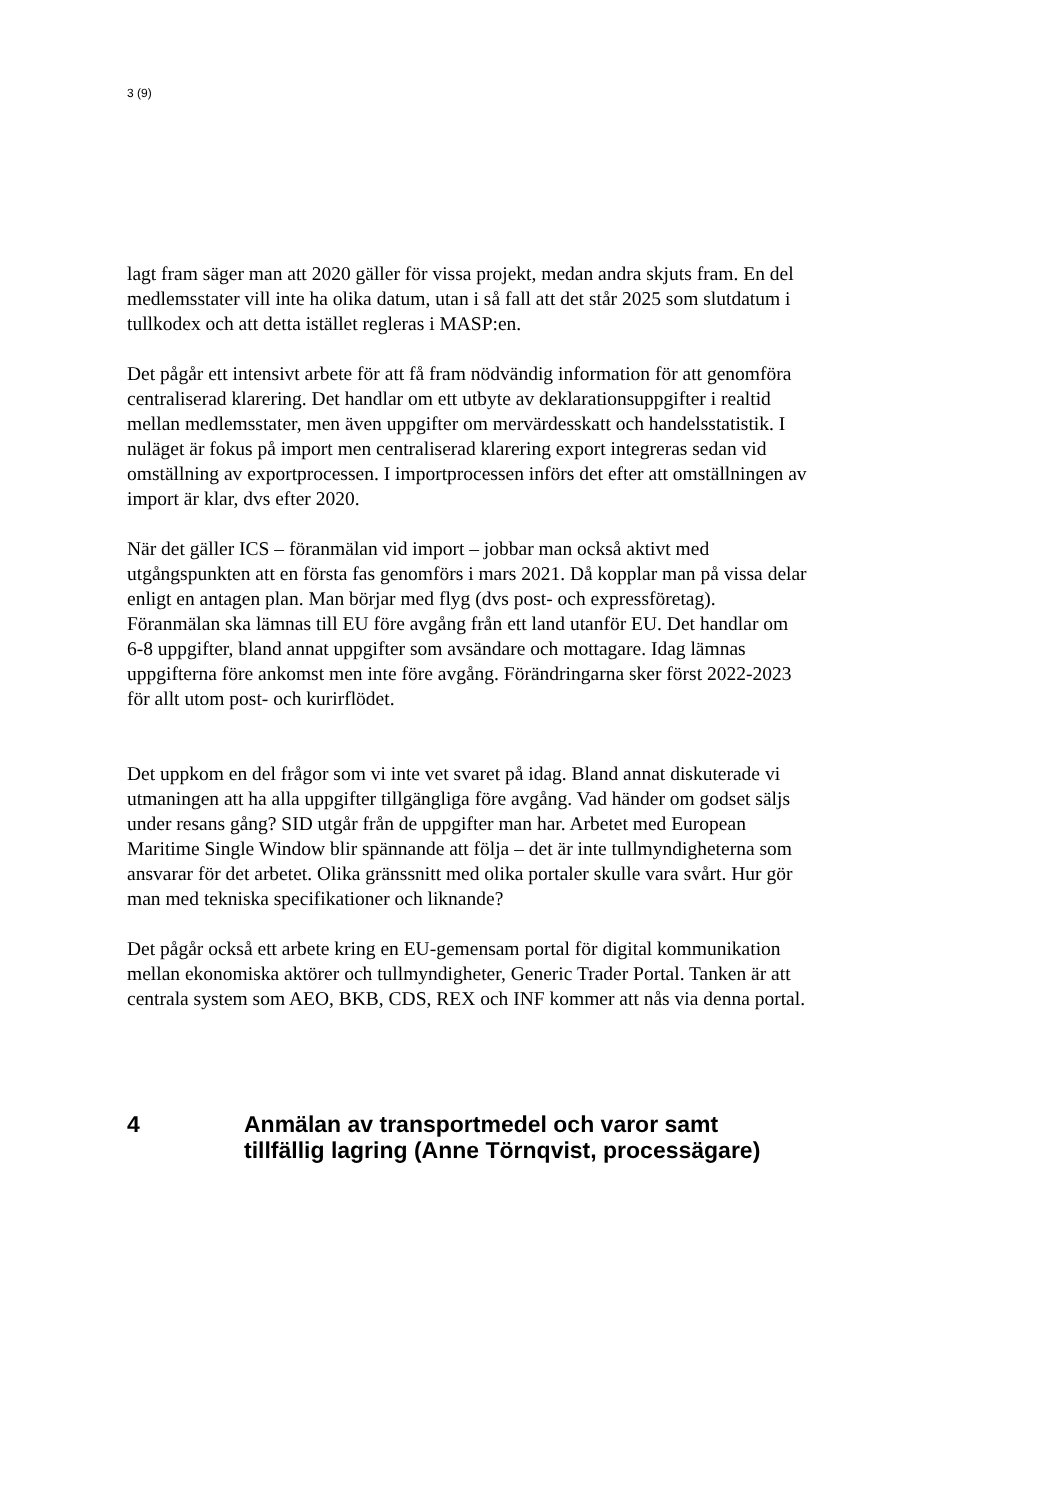3 (9)
lagt fram säger man att 2020 gäller för vissa projekt, medan andra skjuts fram. En del medlemsstater vill inte ha olika datum, utan i så fall att det står 2025 som slutdatum i tullkodex och att detta istället regleras i MASP:en.
Det pågår ett intensivt arbete för att få fram nödvändig information för att genomföra centraliserad klarering. Det handlar om ett utbyte av deklarationsuppgifter i realtid mellan medlemsstater, men även uppgifter om mervärdesskatt och handelsstatistik. I nuläget är fokus på import men centraliserad klarering export integreras sedan vid omställning av exportprocessen. I importprocessen införs det efter att omställningen av import är klar, dvs efter 2020.
När det gäller ICS – föranmälan vid import – jobbar man också aktivt med utgångspunkten att en första fas genomförs i mars 2021. Då kopplar man på vissa delar enligt en antagen plan. Man börjar med flyg (dvs post- och expressföretag). Föranmälan ska lämnas till EU före avgång från ett land utanför EU. Det handlar om 6-8 uppgifter, bland annat uppgifter som avsändare och mottagare. Idag lämnas uppgifterna före ankomst men inte före avgång. Förändringarna sker först 2022-2023 för allt utom post- och kurirflödet.
Det uppkom en del frågor som vi inte vet svaret på idag. Bland annat diskuterade vi utmaningen att ha alla uppgifter tillgängliga före avgång. Vad händer om godset säljs under resans gång? SID utgår från de uppgifter man har. Arbetet med European Maritime Single Window blir spännande att följa – det är inte tullmyndigheterna som ansvarar för det arbetet. Olika gränssnitt med olika portaler skulle vara svårt. Hur gör man med tekniska specifikationer och liknande?
Det pågår också ett arbete kring en EU-gemensam portal för digital kommunikation mellan ekonomiska aktörer och tullmyndigheter, Generic Trader Portal. Tanken är att centrala system som AEO, BKB, CDS, REX och INF kommer att nås via denna portal.
4 Anmälan av transportmedel och varor samt tillfällig lagring (Anne Törnqvist, processägare)